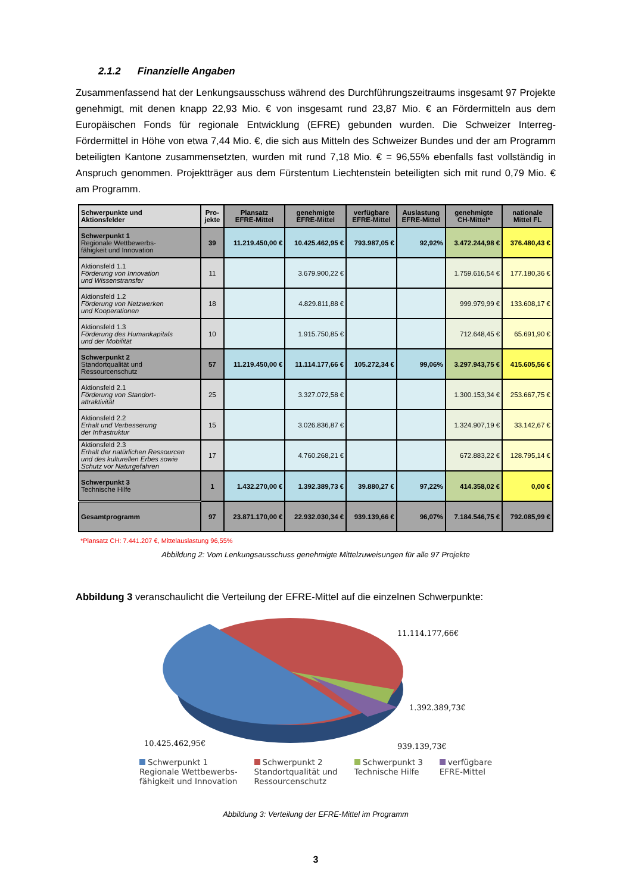2.1.2 Finanzielle Angaben
Zusammenfassend hat der Lenkungsausschuss während des Durchführungszeitraums insgesamt 97 Projekte genehmigt, mit denen knapp 22,93 Mio. € von insgesamt rund 23,87 Mio. € an Fördermitteln aus dem Europäischen Fonds für regionale Entwicklung (EFRE) gebunden wurden. Die Schweizer Interreg-Fördermittel in Höhe von etwa 7,44 Mio. €, die sich aus Mitteln des Schweizer Bundes und der am Programm beteiligten Kantone zusammensetzten, wurden mit rund 7,18 Mio. € = 96,55% ebenfalls fast vollständig in Anspruch genommen. Projektträger aus dem Fürstentum Liechtenstein beteiligten sich mit rund 0,79 Mio. € am Programm.
| Schwerpunkte und Aktionsfelder | Pro- jekte | Plansatz EFRE-Mittel | genehmigte EFRE-Mittel | verfügbare EFRE-Mittel | Auslastung EFRE-Mittel | genehmigte CH-Mittel* | nationale Mittel FL |
| --- | --- | --- | --- | --- | --- | --- | --- |
| Schwerpunkt 1 Regionale Wettbewerbs- fähigkeit und Innovation | 39 | 11.219.450,00 € | 10.425.462,95 € | 793.987,05 € | 92,92% | 3.472.244,98 € | 376.480,43 € |
| Aktionsfeld 1.1 Förderung von Innovation und Wissenstransfer | 11 | | 3.679.900,22 € | | | 1.759.616,54 € | 177.180,36 € |
| Aktionsfeld 1.2 Förderung von Netzwerken und Kooperationen | 18 | | 4.829.811,88 € | | | 999.979,99 € | 133.608,17 € |
| Aktionsfeld 1.3 Förderung des Humankapitals und der Mobilität | 10 | | 1.915.750,85 € | | | 712.648,45 € | 65.691,90 € |
| Schwerpunkt 2 Standortqualität und Ressourcenschutz | 57 | 11.219.450,00 € | 11.114.177,66 € | 105.272,34 € | 99,06% | 3.297.943,75 € | 415.605,56 € |
| Aktionsfeld 2.1 Förderung von Standort- attraktivität | 25 | | 3.327.072,58 € | | | 1.300.153,34 € | 253.667,75 € |
| Aktionsfeld 2.2 Erhalt und Verbesserung der Infrastruktur | 15 | | 3.026.836,87 € | | | 1.324.907,19 € | 33.142,67 € |
| Aktionsfeld 2.3 Erhalt der natürlichen Ressourcen und des kulturellen Erbes sowie Schutz vor Naturgefahren | 17 | | 4.760.268,21 € | | | 672.883,22 € | 128.795,14 € |
| Schwerpunkt 3 Technische Hilfe | 1 | 1.432.270,00 € | 1.392.389,73 € | 39.880,27 € | 97,22% | 414.358,02 € | 0,00 € |
| Gesamtprogramm | 97 | 23.871.170,00 € | 22.932.030,34 € | 939.139,66 € | 96,07% | 7.184.546,75 € | 792.085,99 € |
*Plansatz CH: 7.441.207 €, Mittelauslastung 96,55%
Abbildung 2: Vom Lenkungsausschuss genehmigte Mittelzuweisungen für alle 97 Projekte
Abbildung 3 veranschaulicht die Verteilung der EFRE-Mittel auf die einzelnen Schwerpunkte:
11.114.177,66€
1.392.389,73€
939.139,73€
10.425.462,95€
Schwerpunkt 1
Regionale Wettbewerbs-
fähigkeit und Innovation
Schwerpunkt 2
Standortqualität und
Ressourcenschutz
Schwerpunkt 3
Technische Hilfe
verfügbare
EFRE-Mittel
Abbildung 3: Verteilung der EFRE-Mittel im Programm
3